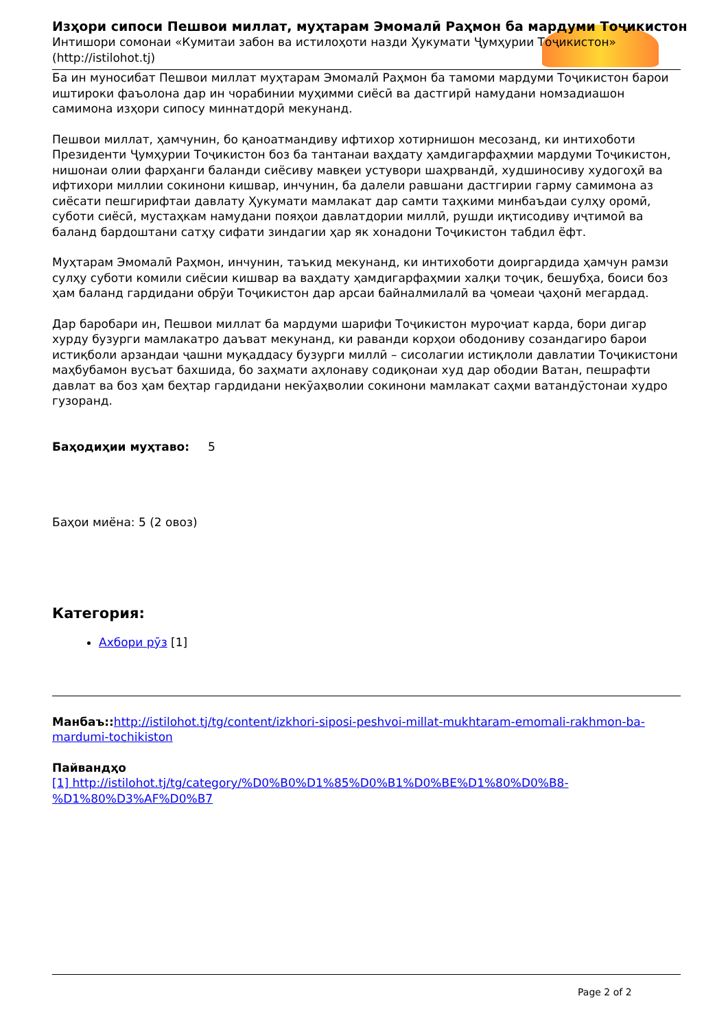Изҳори сипоси Пешвои миллат, муҳтарам Эмомалӣ Раҳмон ба мардуми Тоҷикистон
Интишори сомонаи «Кумитаи забон ва истилоҳоти назди Ҳукумати Ҷумҳурии Тоҷикистон» (http://istilohot.tj)
Ба ин муносибат Пешвои миллат муҳтарам Эмомалӣ Раҳмон ба тамоми мардуми Тоҷикистон барои иштироки фаъолона дар ин чорабинии муҳимми сиёсӣ ва дастгирӣ намудани номзадиашон самимона изҳори сипосу миннатдорӣ мекунанд.
Пешвои миллат, ҳамчунин, бо қаноатмандиву ифтихор хотирнишон месозанд, ки интихоботи Президенти Ҷумҳурии Тоҷикистон боз ба тантанаи ваҳдату ҳамдигарфаҳмии мардуми Тоҷикистон, нишонаи олии фарҳанги баланди сиёсиву мавқеи устувори шаҳрвандӣ, худшиносиву худогоҳӣ ва ифтихори миллии сокинони кишвар, инчунин, ба далели равшани дастгирии гарму самимона аз сиёсати пешгирифтаи давлату Ҳукумати мамлакат дар самти таҳкими минбаъдаи сулҳу оромӣ, суботи сиёсӣ, мустаҳкам намудани пояҳои давлатдории миллӣ, рушди иқтисодиву иҷтимоӣ ва баланд бардоштани сатҳу сифати зиндагии ҳар як хонадони Тоҷикистон табдил ёфт.
Муҳтарам Эмомалӣ Раҳмон, инчунин, таъкид мекунанд, ки интихоботи доиргардида ҳамчун рамзи сулҳу суботи комили сиёсии кишвар ва ваҳдату ҳамдигарфаҳмии халқи тоҷик, бешубҳа, боиси боз ҳам баланд гардидани обрӯи Тоҷикистон дар арсаи байналмилалӣ ва ҷомеаи ҷаҳонӣ мегардад.
Дар баробари ин, Пешвои миллат ба мардуми шарифи Тоҷикистон муроҷиат карда, бори дигар хурду бузурги мамлакатро даъват мекунанд, ки раванди корҳои ободониву созандагиро барои истиқболи арзандаи ҷашни муқаддасу бузурги миллӣ – сисолагии истиқлоли давлатии Тоҷикистони маҳбубамон вусъат бахшида, бо заҳмати аҳлонаву содиқонаи худ дар ободии Ватан, пешрафти давлат ва боз ҳам беҳтар гардидани некӯаҳволии сокинони мамлакат саҳми ватандӯстонаи худро гузоранд.
Баҳодиҳии муҳтаво: 5
Баҳои миёна: 5 (2 овоз)
Категория:
Ахбори рӯз [1]
Манбаъ:: http://istilohot.tj/tg/content/izkhori-siposi-peshvoi-millat-mukhtaram-emomali-rakhmon-ba-mardumi-tochikiston
Пайвандҳо
[1] http://istilohot.tj/tg/category/%D0%B0%D1%85%D0%B1%D0%BE%D1%80%D0%B8-%D1%80%D3%AF%D0%B7
Page 2 of 2